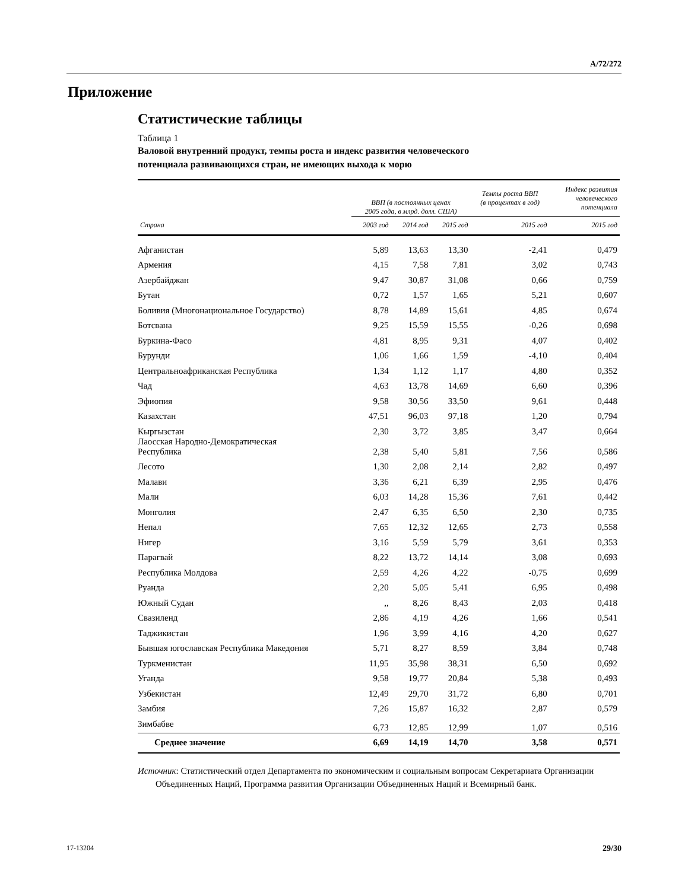A/72/272
Приложение
Статистические таблицы
Таблица 1
Валовой внутренний продукт, темпы роста и индекс развития человеческого потенциала развивающихся стран, не имеющих выхода к морю
| | ВВП (в постоянных ценах 2005 года, в млрд. долл. США) | | | Темпы роста ВВП (в процентах в год) | Индекс развития человеческого потенциала |
| --- | --- | --- | --- | --- | --- |
| Страна | 2003 год | 2014 год | 2015 год | 2015 год | 2015 год |
| Афганистан | 5,89 | 13,63 | 13,30 | -2,41 | 0,479 |
| Армения | 4,15 | 7,58 | 7,81 | 3,02 | 0,743 |
| Азербайджан | 9,47 | 30,87 | 31,08 | 0,66 | 0,759 |
| Бутан | 0,72 | 1,57 | 1,65 | 5,21 | 0,607 |
| Боливия (Многонациональное Государство) | 8,78 | 14,89 | 15,61 | 4,85 | 0,674 |
| Ботсвана | 9,25 | 15,59 | 15,55 | -0,26 | 0,698 |
| Буркина-Фасо | 4,81 | 8,95 | 9,31 | 4,07 | 0,402 |
| Бурунди | 1,06 | 1,66 | 1,59 | -4,10 | 0,404 |
| Центральноафриканская Республика | 1,34 | 1,12 | 1,17 | 4,80 | 0,352 |
| Чад | 4,63 | 13,78 | 14,69 | 6,60 | 0,396 |
| Эфиопия | 9,58 | 30,56 | 33,50 | 9,61 | 0,448 |
| Казахстан | 47,51 | 96,03 | 97,18 | 1,20 | 0,794 |
| Кыргызстан | 2,30 | 3,72 | 3,85 | 3,47 | 0,664 |
| Лаосская Народно-Демократическая Республика | 2,38 | 5,40 | 5,81 | 7,56 | 0,586 |
| Лесото | 1,30 | 2,08 | 2,14 | 2,82 | 0,497 |
| Малави | 3,36 | 6,21 | 6,39 | 2,95 | 0,476 |
| Мали | 6,03 | 14,28 | 15,36 | 7,61 | 0,442 |
| Монголия | 2,47 | 6,35 | 6,50 | 2,30 | 0,735 |
| Непал | 7,65 | 12,32 | 12,65 | 2,73 | 0,558 |
| Нигер | 3,16 | 5,59 | 5,79 | 3,61 | 0,353 |
| Парагвай | 8,22 | 13,72 | 14,14 | 3,08 | 0,693 |
| Республика Молдова | 2,59 | 4,26 | 4,22 | -0,75 | 0,699 |
| Руанда | 2,20 | 5,05 | 5,41 | 6,95 | 0,498 |
| Южный Судан | ,, | 8,26 | 8,43 | 2,03 | 0,418 |
| Свазиленд | 2,86 | 4,19 | 4,26 | 1,66 | 0,541 |
| Таджикистан | 1,96 | 3,99 | 4,16 | 4,20 | 0,627 |
| Бывшая югославская Республика Македония | 5,71 | 8,27 | 8,59 | 3,84 | 0,748 |
| Туркменистан | 11,95 | 35,98 | 38,31 | 6,50 | 0,692 |
| Уганда | 9,58 | 19,77 | 20,84 | 5,38 | 0,493 |
| Узбекистан | 12,49 | 29,70 | 31,72 | 6,80 | 0,701 |
| Замбия | 7,26 | 15,87 | 16,32 | 2,87 | 0,579 |
| Зимбабве | 6,73 | 12,85 | 12,99 | 1,07 | 0,516 |
| Среднее значение | 6,69 | 14,19 | 14,70 | 3,58 | 0,571 |
Источник: Статистический отдел Департамента по экономическим и социальным вопросам Секретариата Организации Объединенных Наций, Программа развития Организации Объединенных Наций и Всемирный банк.
17-13204 29/30